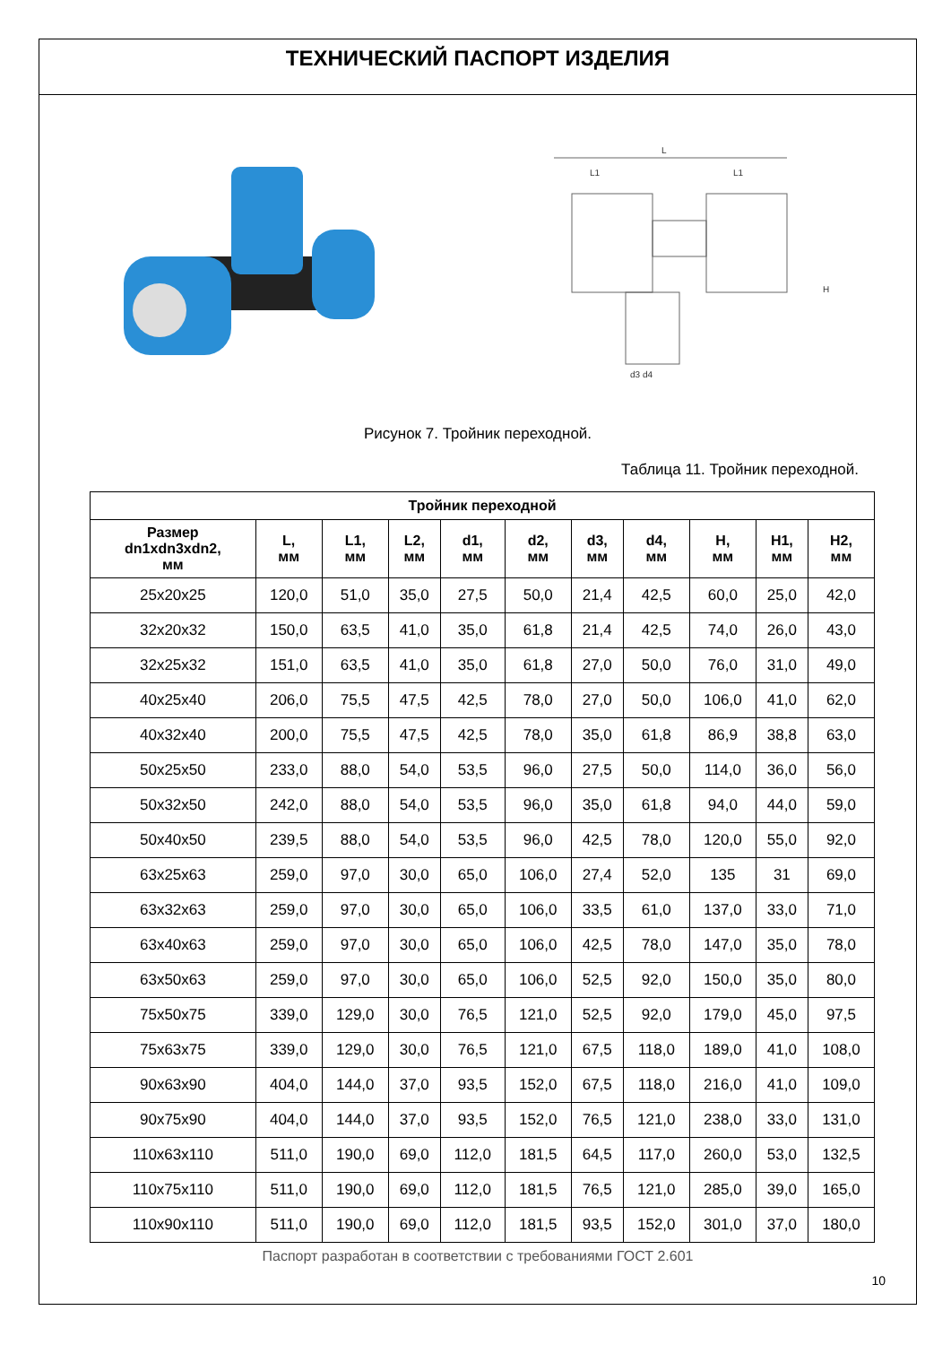ТЕХНИЧЕСКИЙ ПАСПОРТ ИЗДЕЛИЯ
L
L1
L1
d3 d4
H
Рисунок 7. Тройник переходной.
Таблица 11. Тройник переходной.
| Тройник переходной | | | | | | | | | | |
| --- | --- | --- | --- | --- | --- | --- | --- | --- | --- | --- |
| Размер dn1xdn3xdn2, мм | L, мм | L1, мм | L2, мм | d1, мм | d2, мм | d3, мм | d4, мм | H, мм | H1, мм | H2, мм |
| 25x20x25 | 120,0 | 51,0 | 35,0 | 27,5 | 50,0 | 21,4 | 42,5 | 60,0 | 25,0 | 42,0 |
| 32x20x32 | 150,0 | 63,5 | 41,0 | 35,0 | 61,8 | 21,4 | 42,5 | 74,0 | 26,0 | 43,0 |
| 32x25x32 | 151,0 | 63,5 | 41,0 | 35,0 | 61,8 | 27,0 | 50,0 | 76,0 | 31,0 | 49,0 |
| 40x25x40 | 206,0 | 75,5 | 47,5 | 42,5 | 78,0 | 27,0 | 50,0 | 106,0 | 41,0 | 62,0 |
| 40x32x40 | 200,0 | 75,5 | 47,5 | 42,5 | 78,0 | 35,0 | 61,8 | 86,9 | 38,8 | 63,0 |
| 50x25x50 | 233,0 | 88,0 | 54,0 | 53,5 | 96,0 | 27,5 | 50,0 | 114,0 | 36,0 | 56,0 |
| 50x32x50 | 242,0 | 88,0 | 54,0 | 53,5 | 96,0 | 35,0 | 61,8 | 94,0 | 44,0 | 59,0 |
| 50x40x50 | 239,5 | 88,0 | 54,0 | 53,5 | 96,0 | 42,5 | 78,0 | 120,0 | 55,0 | 92,0 |
| 63x25x63 | 259,0 | 97,0 | 30,0 | 65,0 | 106,0 | 27,4 | 52,0 | 135 | 31 | 69,0 |
| 63x32x63 | 259,0 | 97,0 | 30,0 | 65,0 | 106,0 | 33,5 | 61,0 | 137,0 | 33,0 | 71,0 |
| 63x40x63 | 259,0 | 97,0 | 30,0 | 65,0 | 106,0 | 42,5 | 78,0 | 147,0 | 35,0 | 78,0 |
| 63x50x63 | 259,0 | 97,0 | 30,0 | 65,0 | 106,0 | 52,5 | 92,0 | 150,0 | 35,0 | 80,0 |
| 75x50x75 | 339,0 | 129,0 | 30,0 | 76,5 | 121,0 | 52,5 | 92,0 | 179,0 | 45,0 | 97,5 |
| 75x63x75 | 339,0 | 129,0 | 30,0 | 76,5 | 121,0 | 67,5 | 118,0 | 189,0 | 41,0 | 108,0 |
| 90x63x90 | 404,0 | 144,0 | 37,0 | 93,5 | 152,0 | 67,5 | 118,0 | 216,0 | 41,0 | 109,0 |
| 90x75x90 | 404,0 | 144,0 | 37,0 | 93,5 | 152,0 | 76,5 | 121,0 | 238,0 | 33,0 | 131,0 |
| 110x63x110 | 511,0 | 190,0 | 69,0 | 112,0 | 181,5 | 64,5 | 117,0 | 260,0 | 53,0 | 132,5 |
| 110x75x110 | 511,0 | 190,0 | 69,0 | 112,0 | 181,5 | 76,5 | 121,0 | 285,0 | 39,0 | 165,0 |
| 110x90x110 | 511,0 | 190,0 | 69,0 | 112,0 | 181,5 | 93,5 | 152,0 | 301,0 | 37,0 | 180,0 |
Паспорт разработан в соответствии с требованиями ГОСТ 2.601
10